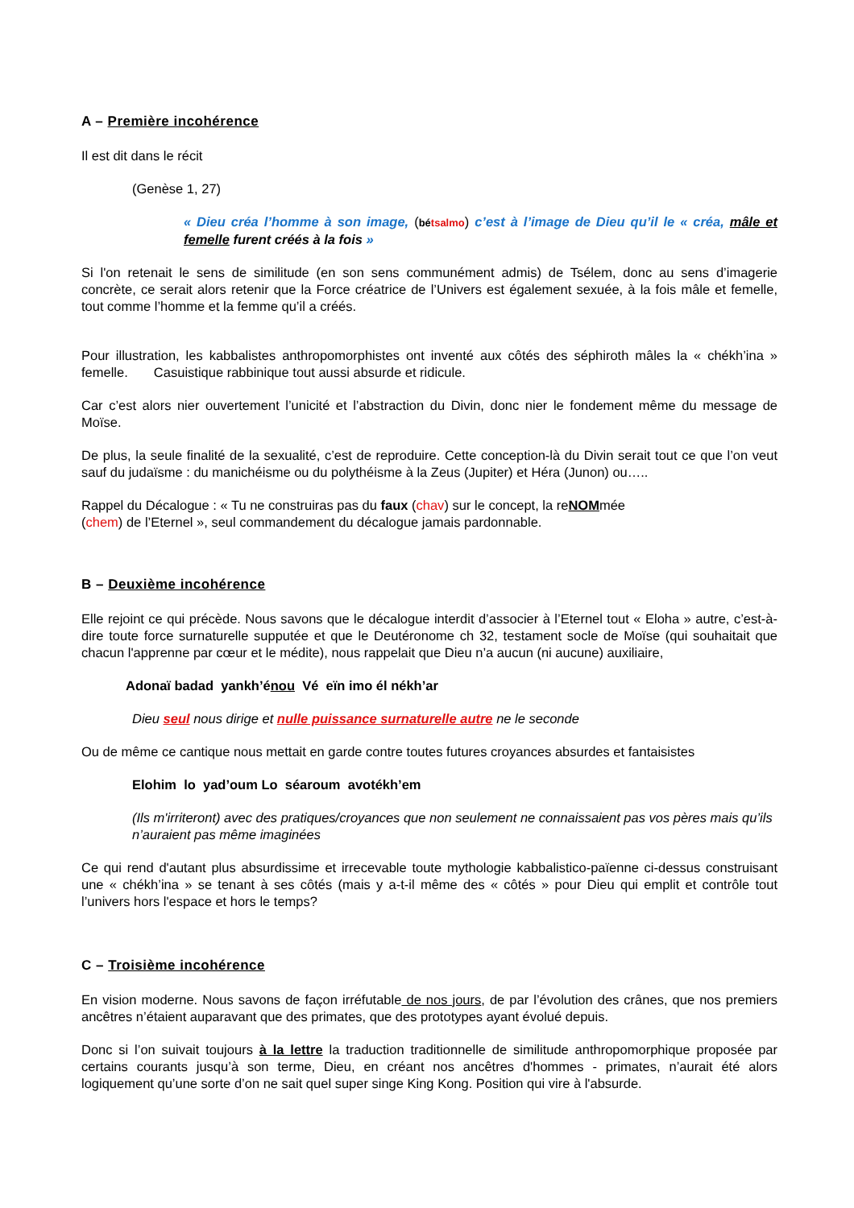A – Première incohérence
Il est dit dans le récit
(Genèse 1, 27)
« Dieu créa l’homme à son image, (bétsalmo) c’est à l’image de Dieu qu’il le « créa, mâle et femelle furent créés à la fois »
Si l'on retenait le sens de similitude (en son sens communément admis) de Tsélem, donc au sens d’imagerie concrète, ce serait alors retenir que la Force créatrice de l’Univers est également sexuée, à la fois mâle et femelle, tout comme l’homme et la femme qu’il a créés.
Pour illustration, les kabbalistes anthropomorphistes ont inventé aux côtés des séphiroth mâles la « chékh’ina » femelle. Casuistique rabbinique tout aussi absurde et ridicule.
Car c’est alors nier ouvertement l’unicité et l’abstraction du Divin, donc nier le fondement même du message de Moïse.
De plus, la seule finalité de la sexualité, c’est de reproduire. Cette conception-là du Divin serait tout ce que l’on veut sauf du judaïsme : du manichéisme ou du polythéisme à la Zeus (Jupiter) et Héra (Junon) ou…..
Rappel du Décalogue : « Tu ne construiras pas du faux (chav) sur le concept, la reNOMmée
(chem) de l’Eternel », seul commandement du décalogue jamais pardonnable.
B – Deuxième incohérence
Elle rejoint ce qui précède. Nous savons que le décalogue interdit d’associer à l’Eternel tout « Eloha » autre, c’est-à-dire toute force surnaturelle supputée et que le Deutéronome ch 32, testament socle de Moïse (qui souhaitait que chacun l'apprenne par cœur et le médite), nous rappelait que Dieu n’a aucun (ni aucune) auxiliaire,
Adonaï badad yankh’énou Vé eïn imo él nékh’ar
Dieu seul nous dirige et nulle puissance surnaturelle autre ne le seconde
Ou de même ce cantique nous mettait en garde contre toutes futures croyances absurdes et fantaisistes
Elohim lo yad’oum Lo séaroum avotékh’em
(Ils m'irriteront) avec des pratiques/croyances que non seulement ne connaissaient pas vos pères mais qu’ils n’auraient pas même imaginées
Ce qui rend d'autant plus absurdissime et irrecevable toute mythologie kabbalistico-païenne ci-dessus construisant une « chékh’ina » se tenant à ses côtés (mais y a-t-il même des « côtés » pour Dieu qui emplit et contrôle tout l’univers hors l'espace et hors le temps?
C – Troisième incohérence
En vision moderne. Nous savons de façon irréfutable de nos jours, de par l’évolution des crânes, que nos premiers ancêtres n’étaient auparavant que des primates, que des prototypes ayant évolué depuis.
Donc si l’on suivait toujours à la lettre la traduction traditionnelle de similitude anthropomorphique proposée par certains courants jusqu’à son terme, Dieu, en créant nos ancêtres d'hommes - primates, n’aurait été alors logiquement qu’une sorte d’on ne sait quel super singe King Kong. Position qui vire à l'absurde.